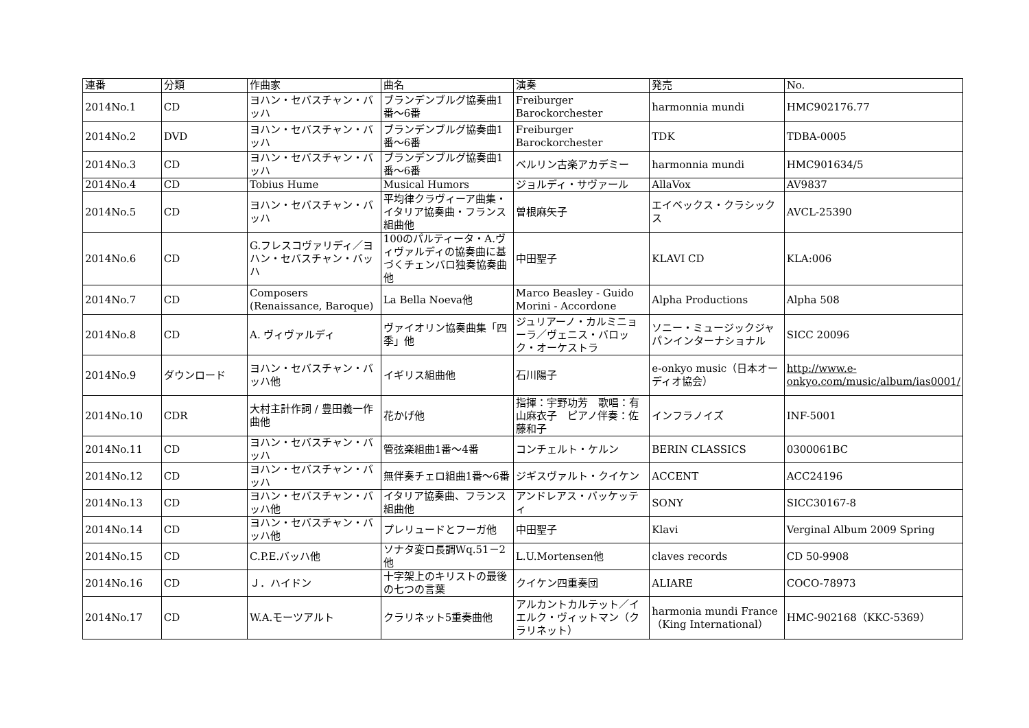| 連番 | 分類 | 作曲家 | 曲名 | 演奏 | 発売 | No. |
| --- | --- | --- | --- | --- | --- | --- |
| 2014No.1 | CD | ヨハン・セバスチャン・バッハ | ブランデンブルグ協奏曲1番～6番 | Freiburger Barockorchester | harmonnia mundi | HMC902176.77 |
| 2014No.2 | DVD | ヨハン・セバスチャン・バッハ | ブランデンブルグ協奏曲1番～6番 | Freiburger Barockorchester | TDK | TDBA-0005 |
| 2014No.3 | CD | ヨハン・セバスチャン・バッハ | ブランデンブルグ協奏曲1番～6番 | ベルリン古楽アカデミー | harmonnia mundi | HMC901634/5 |
| 2014No.4 | CD | Tobius Hume | Musical Humors | ジョルディ・サヴァール | AllaVox | AV9837 |
| 2014No.5 | CD | ヨハン・セバスチャン・バッハ | 平均律クラヴィーア曲集・イタリア協奏曲・フランス組曲他 | 曽根麻矢子 | エイベックス・クラシックス | AVCL-25390 |
| 2014No.6 | CD | G.フレスコヴァリディ／ヨハン・セバスチャン・バッハ | 100のパルティータ・A.ヴィヴァルディの協奏曲に基づくチェンバロ独奏協奏曲他 | 中田聖子 | KLAVI CD | KLA:006 |
| 2014No.7 | CD | Composers (Renaissance, Baroque) | La Bella Noeva他 | Marco Beasley - Guido Morini - Accordone | Alpha Productions | Alpha 508 |
| 2014No.8 | CD | A. ヴィヴァルディ | ヴァイオリン協奏曲集「四季」他 | ジュリアーノ・カルミニョーラ／ヴェニス・バロック・オーケストラ | ソニー・ミュージックジャパンインターナショナル | SICC 20096 |
| 2014No.9 | ダウンロード | ヨハン・セバスチャン・バッハ他 | イギリス組曲他 | 石川陽子 | e-onkyo music（日本オーディオ協会） | http://www.e-onkyo.com/music/album/ias0001/ |
| 2014No.10 | CDR | 大村主計作詞 / 豊田義一作曲他 | 花かげ他 | 指揮：宇野功芳 歌唱：有山麻衣子 ピアノ伴奏：佐藤和子 | インフラノイズ | INF-5001 |
| 2014No.11 | CD | ヨハン・セバスチャン・バッハ | 管弦楽組曲1番～4番 | コンチェルト・ケルン | BERIN CLASSICS | 0300061BC |
| 2014No.12 | CD | ヨハン・セバスチャン・バッハ | 無伴奏チェロ組曲1番～6番 | ジギスヴァルト・クイケン | ACCENT | ACC24196 |
| 2014No.13 | CD | ヨハン・セバスチャン・バッハ他 | イタリア協奏曲、フランス組曲他 | アンドレアス・バッケッティ | SONY | SICC30167-8 |
| 2014No.14 | CD | ヨハン・セバスチャン・バッハ他 | プレリュードとフーガ他 | 中田聖子 | Klavi | Verginal Album 2009 Spring |
| 2014No.15 | CD | C.P.E.バッハ他 | ソナタ変ロ長調Wq.51－2他 | L.U.Mortensen他 | claves records | CD 50-9908 |
| 2014No.16 | CD | Ｊ．ハイドン | 十字架上のキリストの最後の七つの言葉 | クイケン四重奏団 | ALIARE | COCO-78973 |
| 2014No.17 | CD | W.A.モーツアルト | クラリネット5重奏曲他 | アルカントカルテット／イエルク・ヴィットマン（クラリネット） | harmonia mundi France（King International） | HMC-902168（KKC-5369） |